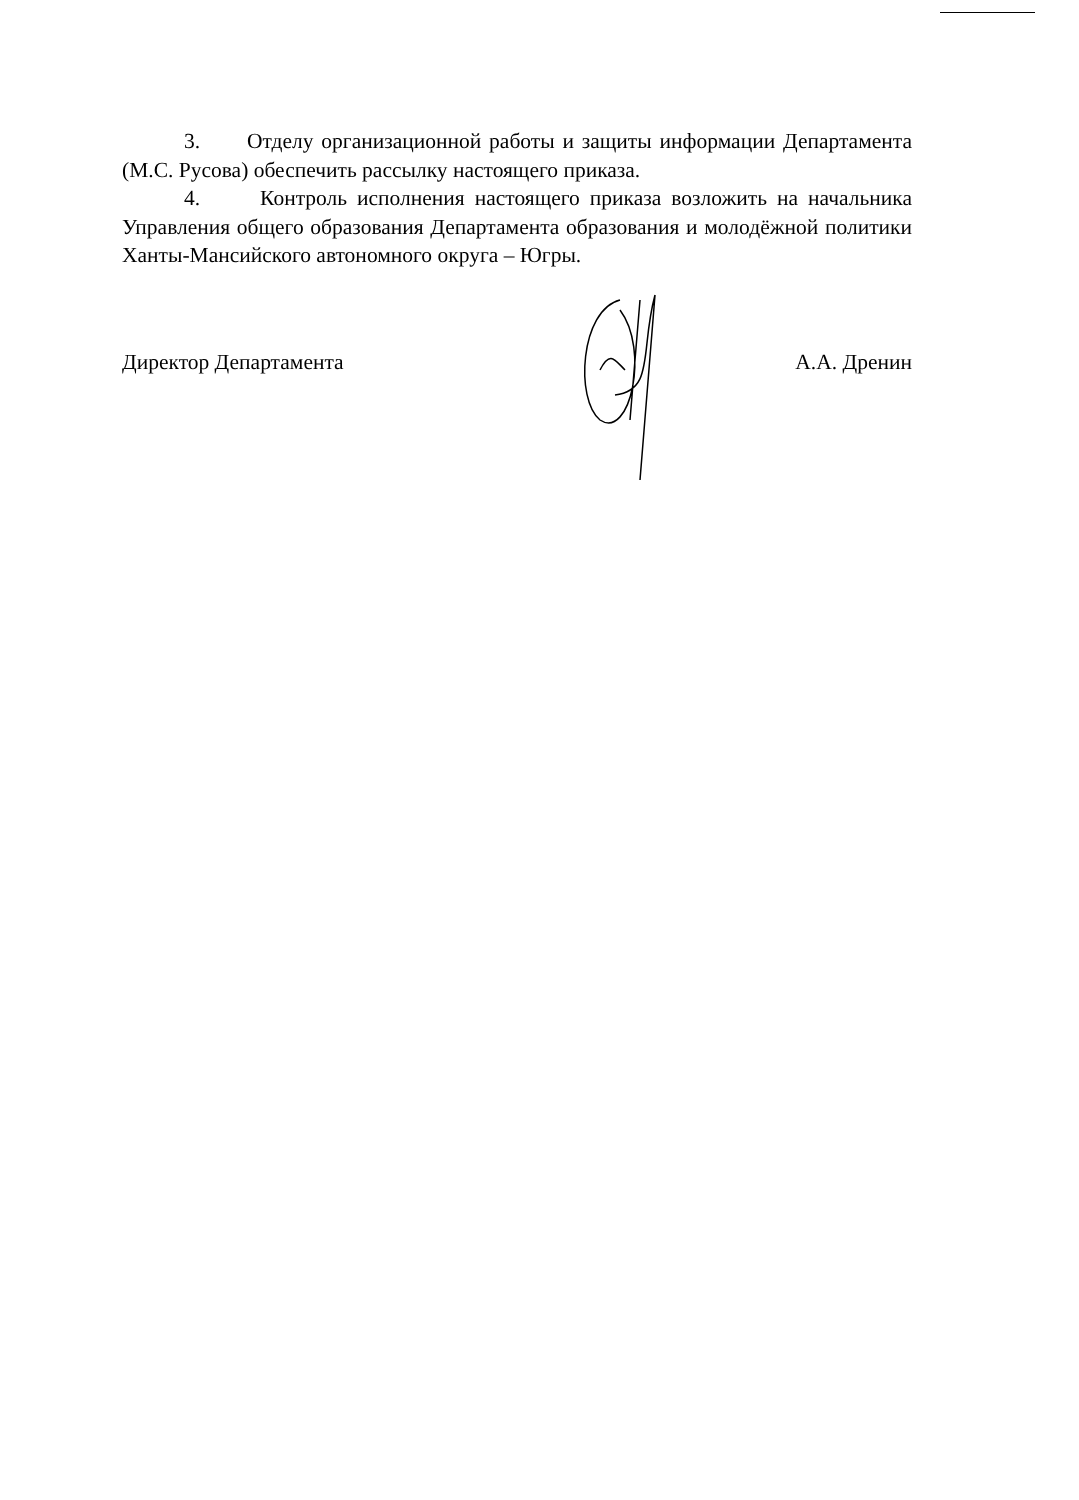3. Отделу организационной работы и защиты информации Департамента (М.С. Русова) обеспечить рассылку настоящего приказа.
4. Контроль исполнения настоящего приказа возложить на начальника Управления общего образования Департамента образования и молодёжной политики Ханты-Мансийского автономного округа – Югры.
Директор Департамента А.А. Дренин